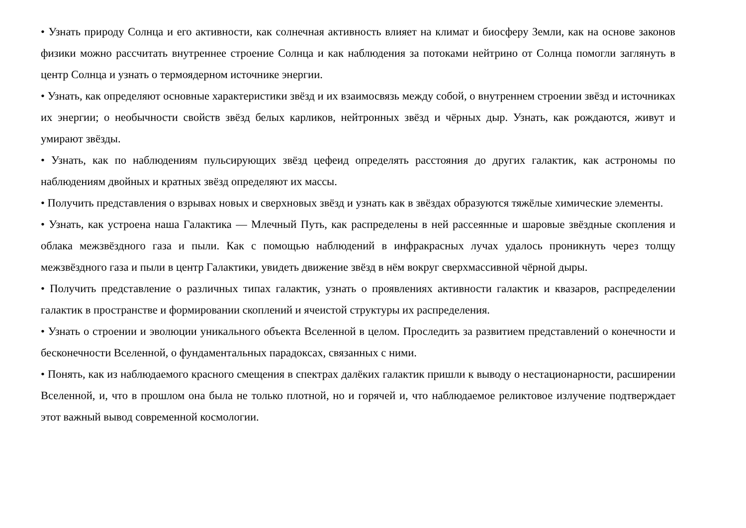• Узнать природу Солнца и его активности, как солнечная активность влияет на климат и биосферу Земли, как на основе законов физики можно рассчитать внутреннее строение Солнца и как наблюдения за потоками нейтрино от Солнца помогли заглянуть в центр Солнца и узнать о термоядерном источнике энергии.
• Узнать, как определяют основные характеристики звёзд и их взаимосвязь между собой, о внутреннем строении звёзд и источниках их энергии; о необычности свойств звёзд белых карликов, нейтронных звёзд и чёрных дыр. Узнать, как рождаются, живут и умирают звёзды.
• Узнать, как по наблюдениям пульсирующих звёзд цефеид определять расстояния до других галактик, как астрономы по наблюдениям двойных и кратных звёзд определяют их массы.
• Получить представления о взрывах новых и сверхновых звёзд и узнать как в звёздах образуются тяжёлые химические элементы.
• Узнать, как устроена наша Галактика — Млечный Путь, как распределены в ней рассеянные и шаровые звёздные скопления и облака межзвёздного газа и пыли. Как с помощью наблюдений в инфракрасных лучах удалось проникнуть через толщу межзвёздного газа и пыли в центр Галактики, увидеть движение звёзд в нём вокруг сверхмассивной чёрной дыры.
• Получить представление о различных типах галактик, узнать о проявлениях активности галактик и квазаров, распределении галактик в пространстве и формировании скоплений и ячеистой структуры их распределения.
• Узнать о строении и эволюции уникального объекта Вселенной в целом. Проследить за развитием представлений о конечности и бесконечности Вселенной, о фундаментальных парадоксах, связанных с ними.
• Понять, как из наблюдаемого красного смещения в спектрах далёких галактик пришли к выводу о нестационарности, расширении Вселенной, и, что в прошлом она была не только плотной, но и горячей и, что наблюдаемое реликтовое излучение подтверждает этот важный вывод современной космологии.